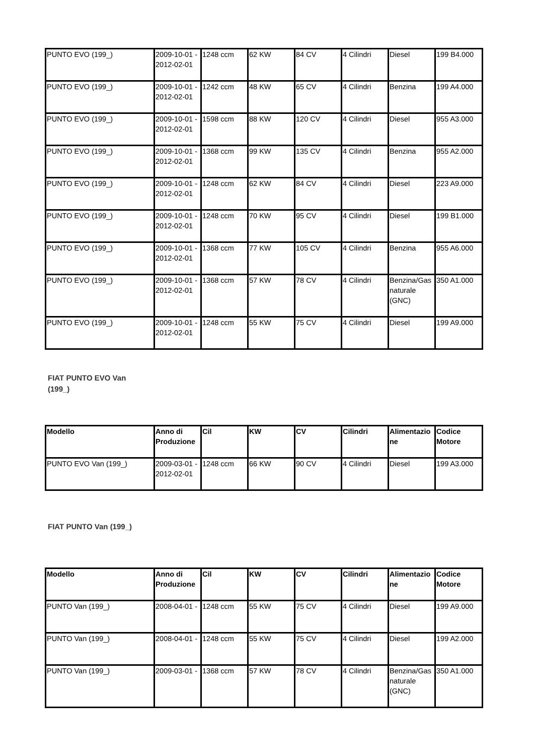| PUNTO EVO (199_) | 2009-10-01 - 2012-02-01 | 1248 ccm | 62 KW | 84 CV | 4 Cilindri | Diesel | 199 B4.000 |
| PUNTO EVO (199_) | 2009-10-01 - 2012-02-01 | 1242 ccm | 48 KW | 65 CV | 4 Cilindri | Benzina | 199 A4.000 |
| PUNTO EVO (199_) | 2009-10-01 - 2012-02-01 | 1598 ccm | 88 KW | 120 CV | 4 Cilindri | Diesel | 955 A3.000 |
| PUNTO EVO (199_) | 2009-10-01 - 2012-02-01 | 1368 ccm | 99 KW | 135 CV | 4 Cilindri | Benzina | 955 A2.000 |
| PUNTO EVO (199_) | 2009-10-01 - 2012-02-01 | 1248 ccm | 62 KW | 84 CV | 4 Cilindri | Diesel | 223 A9.000 |
| PUNTO EVO (199_) | 2009-10-01 - 2012-02-01 | 1248 ccm | 70 KW | 95 CV | 4 Cilindri | Diesel | 199 B1.000 |
| PUNTO EVO (199_) | 2009-10-01 - 2012-02-01 | 1368 ccm | 77 KW | 105 CV | 4 Cilindri | Benzina | 955 A6.000 |
| PUNTO EVO (199_) | 2009-10-01 - 2012-02-01 | 1368 ccm | 57 KW | 78 CV | 4 Cilindri | Benzina/Gas naturale (GNC) | 350 A1.000 |
| PUNTO EVO (199_) | 2009-10-01 - 2012-02-01 | 1248 ccm | 55 KW | 75 CV | 4 Cilindri | Diesel | 199 A9.000 |
FIAT PUNTO EVO Van (199_)
| Modello | Anno di Produzione | Cil | KW | CV | Cilindri | Alimentazione | Codice Motore |
| --- | --- | --- | --- | --- | --- | --- | --- |
| PUNTO EVO Van (199_) | 2009-03-01 - 2012-02-01 | 1248 ccm | 66 KW | 90 CV | 4 Cilindri | Diesel | 199 A3.000 |
FIAT PUNTO Van (199_)
| Modello | Anno di Produzione | Cil | KW | CV | Cilindri | Alimentazione | Codice Motore |
| --- | --- | --- | --- | --- | --- | --- | --- |
| PUNTO Van (199_) | 2008-04-01 - | 1248 ccm | 55 KW | 75 CV | 4 Cilindri | Diesel | 199 A9.000 |
| PUNTO Van (199_) | 2008-04-01 - | 1248 ccm | 55 KW | 75 CV | 4 Cilindri | Diesel | 199 A2.000 |
| PUNTO Van (199_) | 2009-03-01 - | 1368 ccm | 57 KW | 78 CV | 4 Cilindri | Benzina/Gas naturale (GNC) | 350 A1.000 |